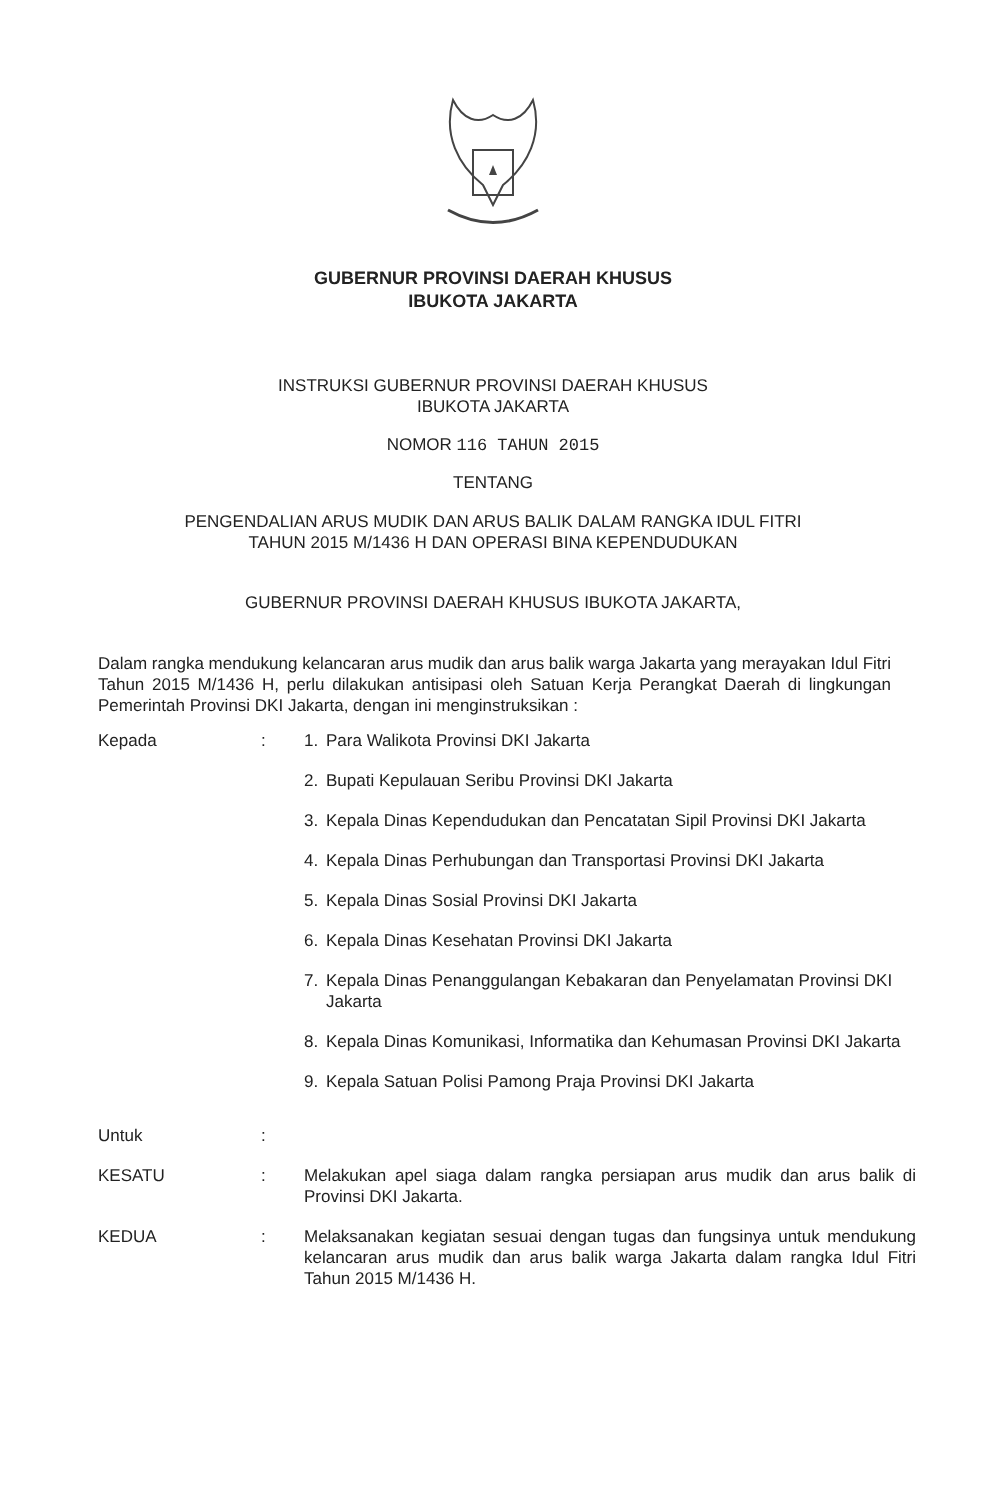GUBERNUR PROVINSI DAERAH KHUSUS
IBUKOTA JAKARTA
INSTRUKSI GUBERNUR PROVINSI DAERAH KHUSUS
IBUKOTA JAKARTA
NOMOR 116 TAHUN 2015
TENTANG
PENGENDALIAN ARUS MUDIK DAN ARUS BALIK DALAM RANGKA IDUL FITRI
TAHUN 2015 M/1436 H DAN OPERASI BINA KEPENDUDUKAN
GUBERNUR PROVINSI DAERAH KHUSUS IBUKOTA JAKARTA,
Dalam rangka mendukung kelancaran arus mudik dan arus balik warga Jakarta yang merayakan Idul Fitri Tahun 2015 M/1436 H, perlu dilakukan antisipasi oleh Satuan Kerja Perangkat Daerah di lingkungan Pemerintah Provinsi DKI Jakarta, dengan ini menginstruksikan :
| Kepada | : | 1. | Para Walikota Provinsi DKI Jakarta |
| | | 2. | Bupati Kepulauan Seribu Provinsi DKI Jakarta |
| | | 3. | Kepala Dinas Kependudukan dan Pencatatan Sipil Provinsi DKI Jakarta |
| | | 4. | Kepala Dinas Perhubungan dan Transportasi Provinsi DKI Jakarta |
| | | 5. | Kepala Dinas Sosial Provinsi DKI Jakarta |
| | | 6. | Kepala Dinas Kesehatan Provinsi DKI Jakarta |
| | | 7. | Kepala Dinas Penanggulangan Kebakaran dan Penyelamatan Provinsi DKI Jakarta |
| | | 8. | Kepala Dinas Komunikasi, Informatika dan Kehumasan Provinsi DKI Jakarta |
| | | 9. | Kepala Satuan Polisi Pamong Praja Provinsi DKI Jakarta |
| Untuk | : | | |
| KESATU | : | Melakukan apel siaga dalam rangka persiapan arus mudik dan arus balik di Provinsi DKI Jakarta. | |
| KEDUA | : | Melaksanakan kegiatan sesuai dengan tugas dan fungsinya untuk mendukung kelancaran arus mudik dan arus balik warga Jakarta dalam rangka Idul Fitri Tahun 2015 M/1436 H. | |